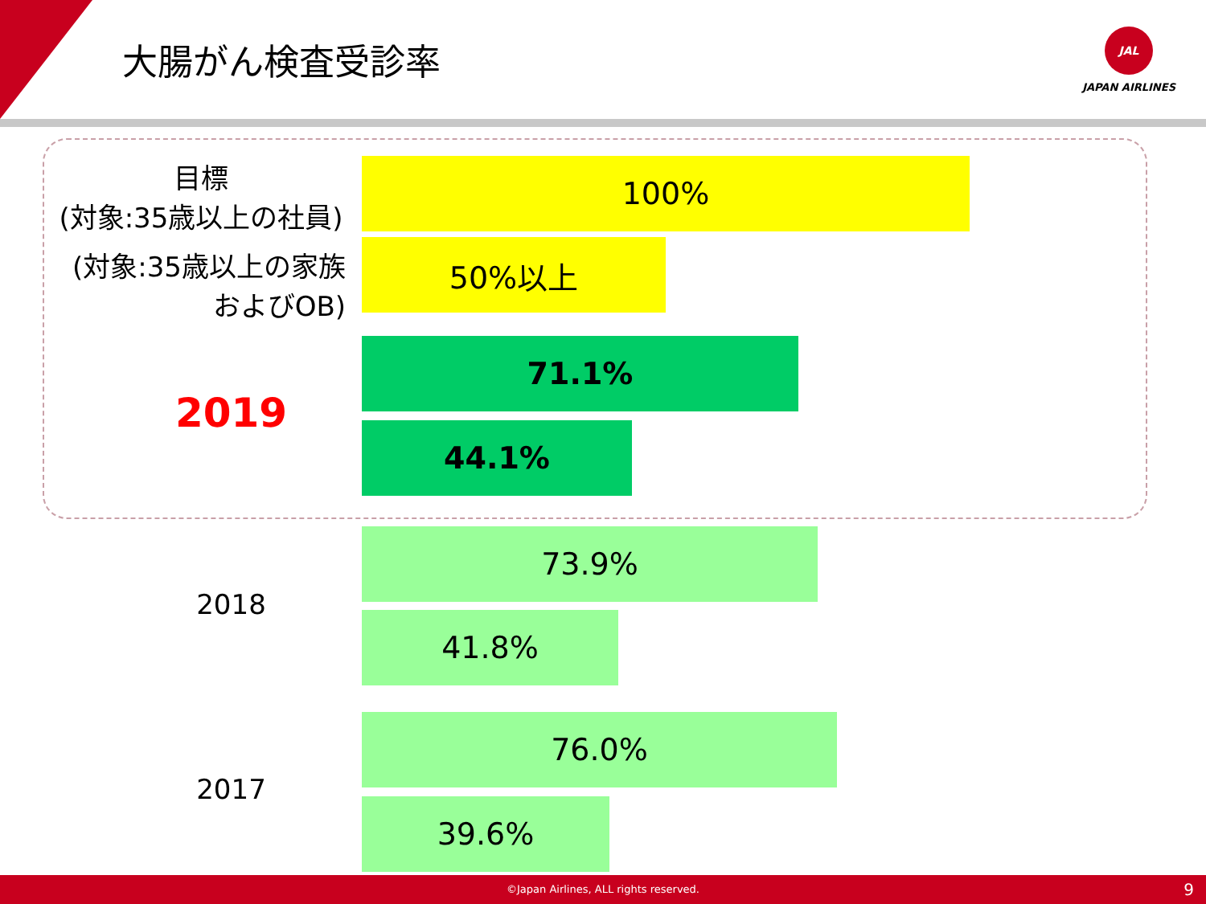大腸がん検査受診率
JAL
JAPAN AIRLINES
目標
(対象:35歳以上の社員)
100%
(対象:35歳以上の家族
およびOB)
50%以上
2019
71.1%
44.1%
2018
73.9%
41.8%
2017
76.0%
39.6%
©Japan Airlines, ALL rights reserved. 9